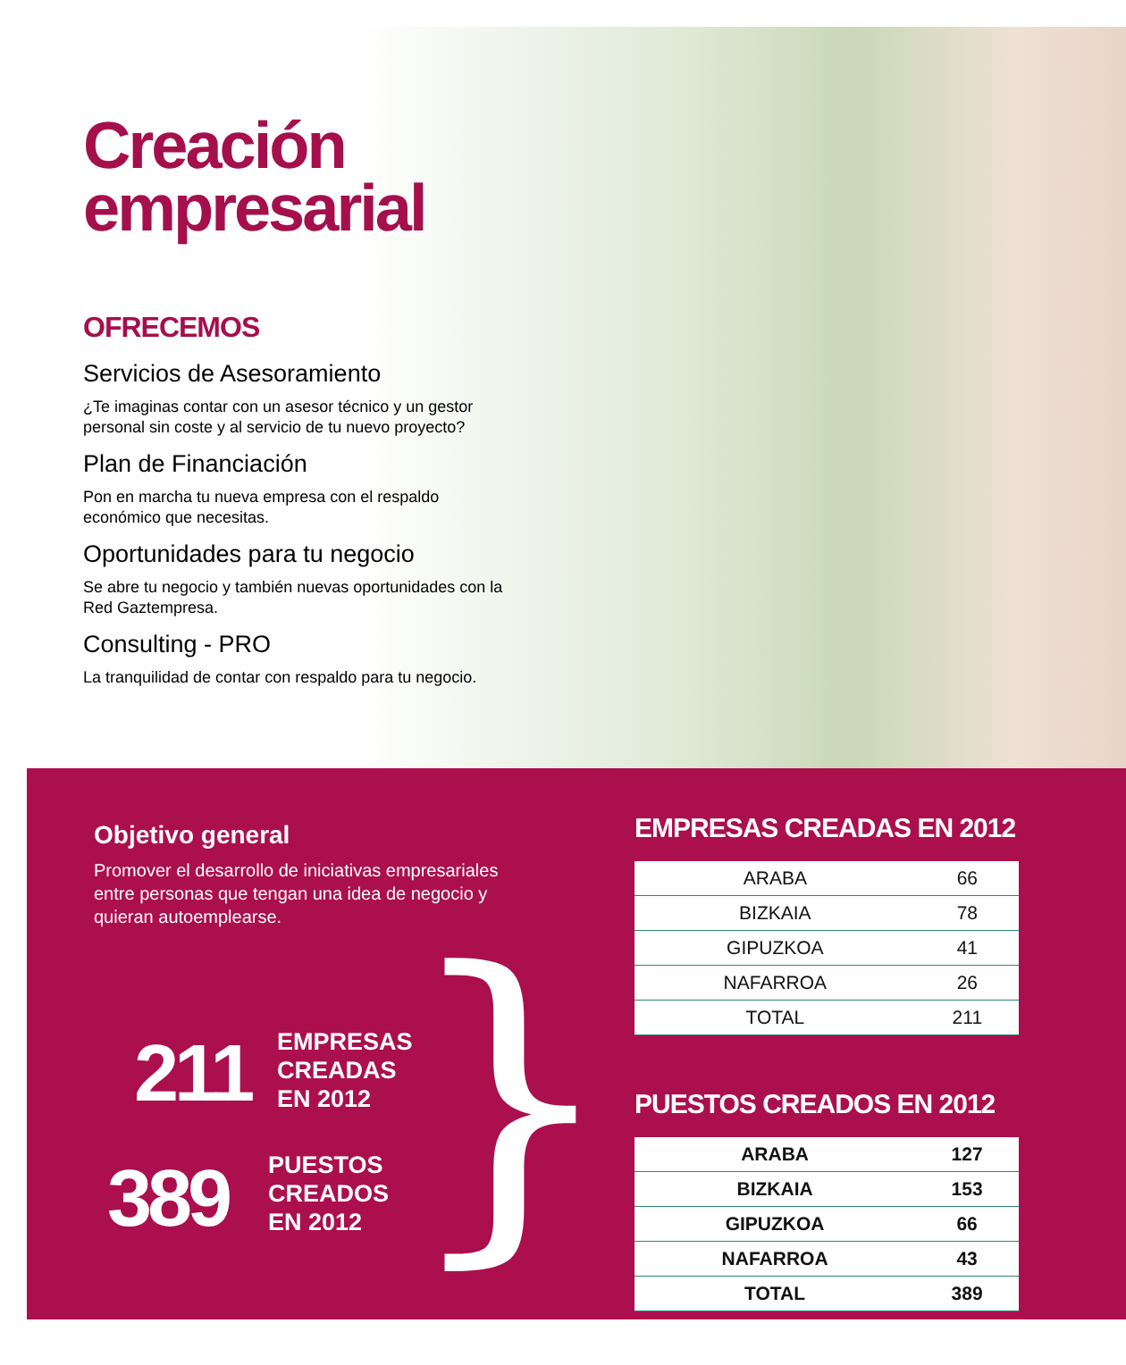Creación
empresarial
OFRECEMOS
Servicios de Asesoramiento
¿Te imaginas contar con un asesor técnico y un gestor personal sin coste y al servicio de tu nuevo proyecto?
Plan de Financiación
Pon en marcha tu nueva empresa con el respaldo económico que necesitas.
Oportunidades para tu negocio
Se abre tu negocio y también nuevas oportunidades con la Red Gaztempresa.
Consulting - PRO
La tranquilidad de contar con respaldo para tu negocio.
Objetivo general
Promover el desarrollo de iniciativas empresariales entre personas que tengan una idea de negocio y quieran autoemplearse.
211
EMPRESAS
CREADAS
EN 2012
389
PUESTOS
CREADOS
EN 2012
}
EMPRESAS CREADAS EN 2012
| ARABA | 66 |
| BIZKAIA | 78 |
| GIPUZKOA | 41 |
| NAFARROA | 26 |
| TOTAL | 211 |
PUESTOS CREADOS EN 2012
| ARABA | 127 |
| BIZKAIA | 153 |
| GIPUZKOA | 66 |
| NAFARROA | 43 |
| TOTAL | 389 |